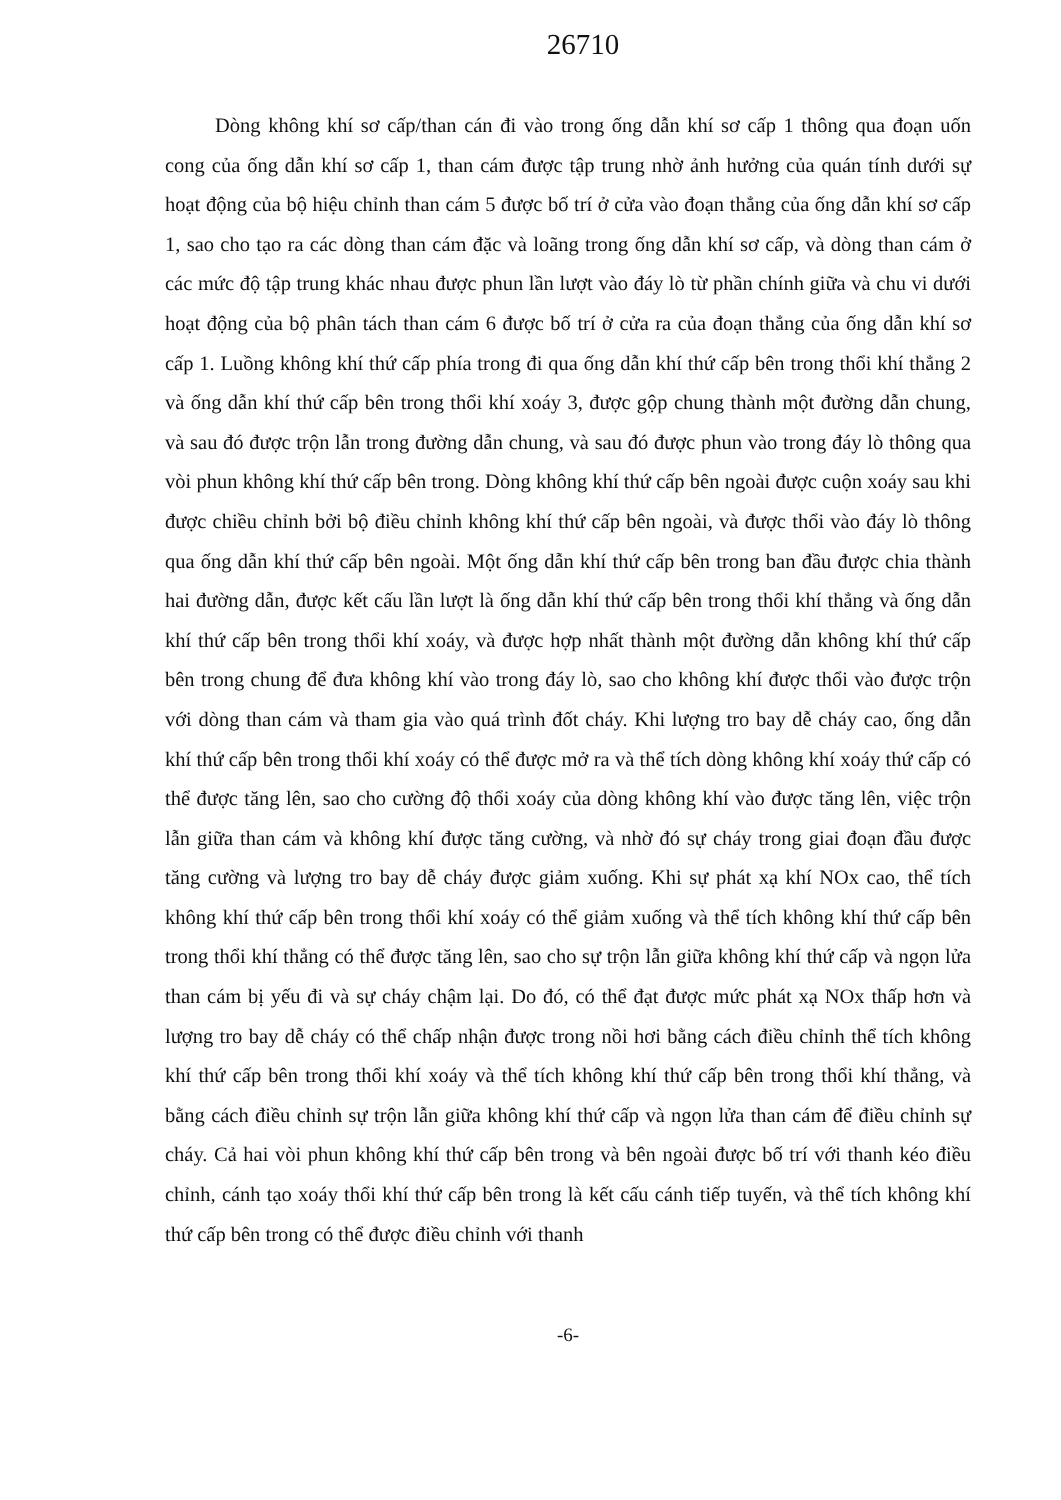26710
Dòng không khí sơ cấp/than cán đi vào trong ống dẫn khí sơ cấp 1 thông qua đoạn uốn cong của ống dẫn khí sơ cấp 1, than cám được tập trung nhờ ảnh hưởng của quán tính dưới sự hoạt động của bộ hiệu chỉnh than cám 5 được bố trí ở cửa vào đoạn thẳng của ống dẫn khí sơ cấp 1, sao cho tạo ra các dòng than cám đặc và loãng trong ống dẫn khí sơ cấp, và dòng than cám ở các mức độ tập trung khác nhau được phun lần lượt vào đáy lò từ phần chính giữa và chu vi dưới hoạt động của bộ phân tách than cám 6 được bố trí ở cửa ra của đoạn thẳng của ống dẫn khí sơ cấp 1. Luồng không khí thứ cấp phía trong đi qua ống dẫn khí thứ cấp bên trong thổi khí thẳng 2 và ống dẫn khí thứ cấp bên trong thổi khí xoáy 3, được gộp chung thành một đường dẫn chung, và sau đó được trộn lẫn trong đường dẫn chung, và sau đó được phun vào trong đáy lò thông qua vòi phun không khí thứ cấp bên trong. Dòng không khí thứ cấp bên ngoài được cuộn xoáy sau khi được chiều chỉnh bởi bộ điều chỉnh không khí thứ cấp bên ngoài, và được thổi vào đáy lò thông qua ống dẫn khí thứ cấp bên ngoài. Một ống dẫn khí thứ cấp bên trong ban đầu được chia thành hai đường dẫn, được kết cấu lần lượt là ống dẫn khí thứ cấp bên trong thổi khí thẳng và ống dẫn khí thứ cấp bên trong thổi khí xoáy, và được hợp nhất thành một đường dẫn không khí thứ cấp bên trong chung để đưa không khí vào trong đáy lò, sao cho không khí được thổi vào được trộn với dòng than cám và tham gia vào quá trình đốt cháy. Khi lượng tro bay dễ cháy cao, ống dẫn khí thứ cấp bên trong thổi khí xoáy có thể được mở ra và thể tích dòng không khí xoáy thứ cấp có thể được tăng lên, sao cho cường độ thổi xoáy của dòng không khí vào được tăng lên, việc trộn lẫn giữa than cám và không khí được tăng cường, và nhờ đó sự cháy trong giai đoạn đầu được tăng cường và lượng tro bay dễ cháy được giảm xuống. Khi sự phát xạ khí NOx cao, thể tích không khí thứ cấp bên trong thổi khí xoáy có thể giảm xuống và thể tích không khí thứ cấp bên trong thổi khí thẳng có thể được tăng lên, sao cho sự trộn lẫn giữa không khí thứ cấp và ngọn lửa than cám bị yếu đi và sự cháy chậm lại. Do đó, có thể đạt được mức phát xạ NOx thấp hơn và lượng tro bay dễ cháy có thể chấp nhận được trong nồi hơi bằng cách điều chỉnh thể tích không khí thứ cấp bên trong thổi khí xoáy và thể tích không khí thứ cấp bên trong thổi khí thẳng, và bằng cách điều chỉnh sự trộn lẫn giữa không khí thứ cấp và ngọn lửa than cám để điều chỉnh sự cháy. Cả hai vòi phun không khí thứ cấp bên trong và bên ngoài được bố trí với thanh kéo điều chỉnh, cánh tạo xoáy thổi khí thứ cấp bên trong là kết cấu cánh tiếp tuyến, và thể tích không khí thứ cấp bên trong có thể được điều chỉnh với thanh
-6-